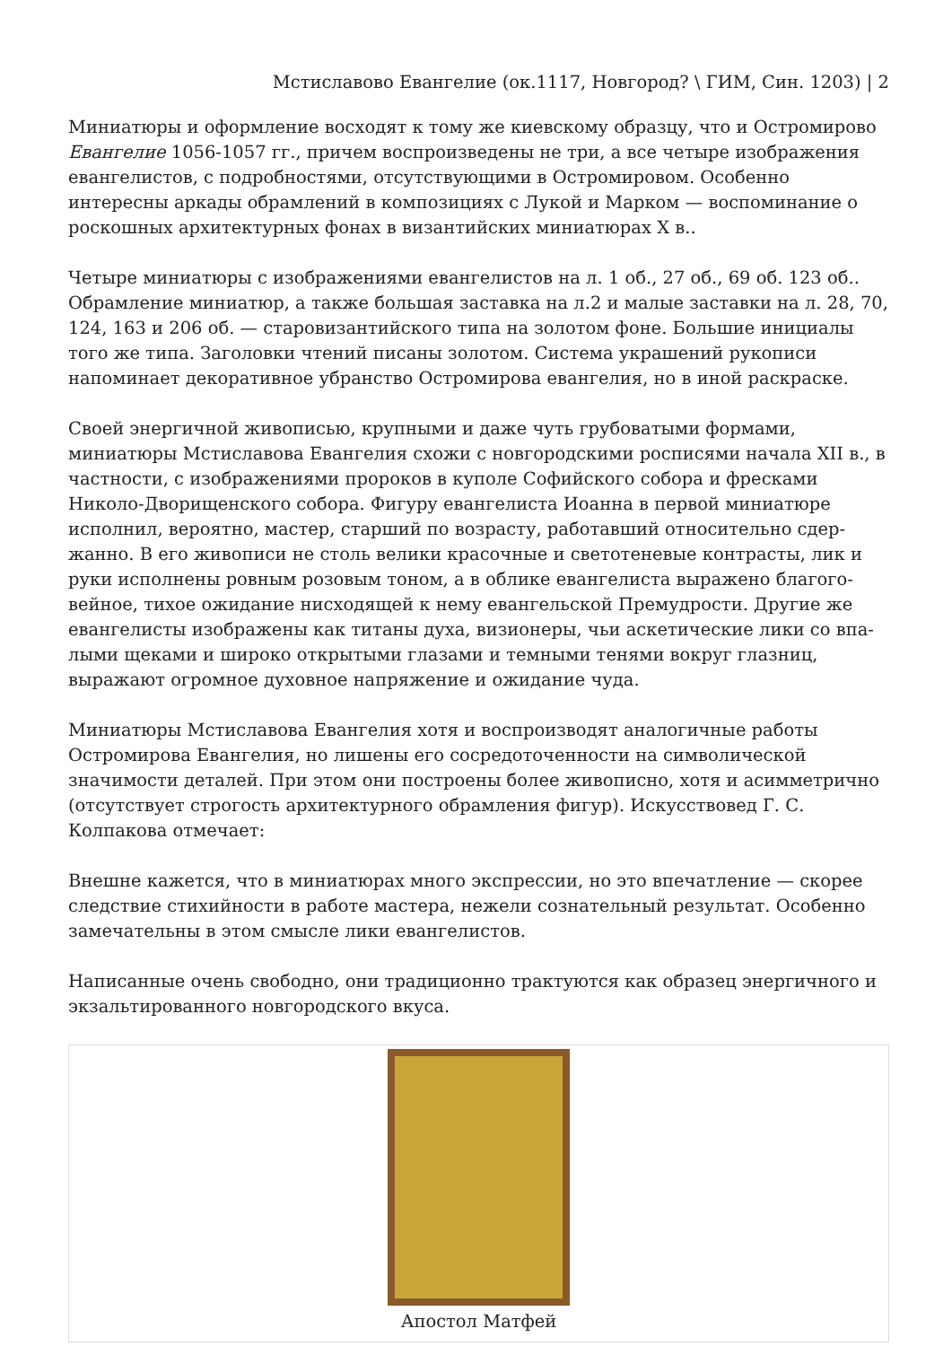Мстиславово Евангелие (ок.1117, Новгород? \ ГИМ, Син. 1203) | 2
Миниатюры и оформление восходят к тому же киевскому образцу, что и Остромирово Евангелие 1056-1057 гг., причем воспроизведены не три, а все четыре изображения евангелистов, с подробностями, отсутствующими в Остромировом. Особенно интересны аркады обрамлений в композициях с Лукой и Марком — воспоминание о роскошных архитектурных фонах в византийских миниатюрах X в..
Четыре миниатюры с изображениями евангелистов на л. 1 об., 27 об., 69 об. 123 об.. Обрамление миниатюр, а также большая заставка на л.2 и малые заставки на л. 28, 70, 124, 163 и 206 об. — старовизантийского типа на золотом фоне. Большие инициалы того же типа. Заголовки чтений писаны золотом. Система украшений рукописи напоминает декоративное убранство Остромирова евангелия, но в иной раскраске.
Своей энергичной живописью, крупными и даже чуть грубоватыми формами, миниатюры Мстиславова Евангелия схожи с новгородскими росписями начала XII в., в частности, с изображениями пророков в куполе Софийского собора и фресками Николо-Дворищенского собора. Фигуру евангелиста Иоанна в первой миниатюре исполнил, вероятно, мастер, старший по возрасту, работавший относительно сдер­жанно. В его живописи не столь велики красочные и светотеневые контрасты, лик и руки исполнены ровным розовым тоном, а в облике евангелиста выражено благого­вейное, тихое ожидание нисходящей к нему евангельской Премудрости. Другие же евангелисты изображены как титаны духа, визионеры, чьи аскетические лики со впа­лыми щеками и широко открытыми глазами и темными тенями вокруг глазниц, выражают огромное духовное напряжение и ожидание чуда.
Миниатюры Мстиславова Евангелия хотя и воспроизводят аналогичные работы Остромирова Евангелия, но лишены его сосредоточенности на символической значимости деталей. При этом они построены более живописно, хотя и асимметрично (отсутствует строгость архитектурного обрамления фигур). Искусствовед Г. С. Колпакова отмечает:
Внешне кажется, что в миниатюрах много экспрессии, но это впечатление — скорее следствие стихийности в работе мастера, нежели сознательный результат. Особенно замечательны в этом смысле лики евангелистов.
Написанные очень свободно, они традиционно трактуются как образец энергичного и экзальтированного новгородского вкуса.
Апостол Матфей